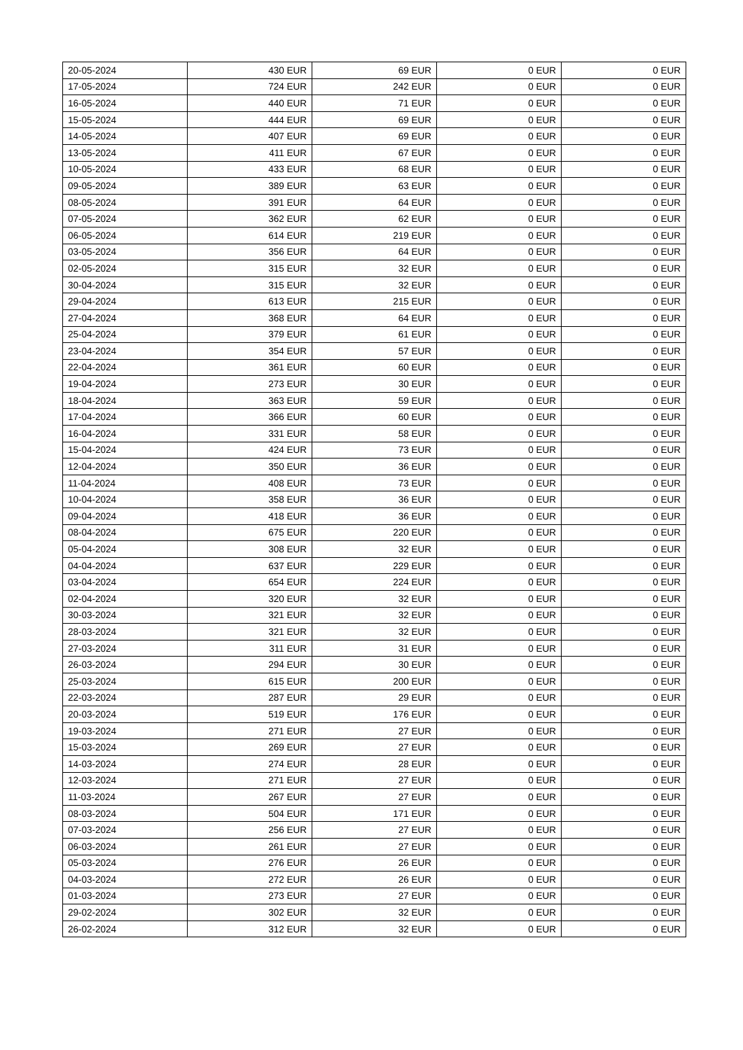| 20-05-2024 | 430 EUR | 69 EUR | 0 EUR | 0 EUR |
| 17-05-2024 | 724 EUR | 242 EUR | 0 EUR | 0 EUR |
| 16-05-2024 | 440 EUR | 71 EUR | 0 EUR | 0 EUR |
| 15-05-2024 | 444 EUR | 69 EUR | 0 EUR | 0 EUR |
| 14-05-2024 | 407 EUR | 69 EUR | 0 EUR | 0 EUR |
| 13-05-2024 | 411 EUR | 67 EUR | 0 EUR | 0 EUR |
| 10-05-2024 | 433 EUR | 68 EUR | 0 EUR | 0 EUR |
| 09-05-2024 | 389 EUR | 63 EUR | 0 EUR | 0 EUR |
| 08-05-2024 | 391 EUR | 64 EUR | 0 EUR | 0 EUR |
| 07-05-2024 | 362 EUR | 62 EUR | 0 EUR | 0 EUR |
| 06-05-2024 | 614 EUR | 219 EUR | 0 EUR | 0 EUR |
| 03-05-2024 | 356 EUR | 64 EUR | 0 EUR | 0 EUR |
| 02-05-2024 | 315 EUR | 32 EUR | 0 EUR | 0 EUR |
| 30-04-2024 | 315 EUR | 32 EUR | 0 EUR | 0 EUR |
| 29-04-2024 | 613 EUR | 215 EUR | 0 EUR | 0 EUR |
| 27-04-2024 | 368 EUR | 64 EUR | 0 EUR | 0 EUR |
| 25-04-2024 | 379 EUR | 61 EUR | 0 EUR | 0 EUR |
| 23-04-2024 | 354 EUR | 57 EUR | 0 EUR | 0 EUR |
| 22-04-2024 | 361 EUR | 60 EUR | 0 EUR | 0 EUR |
| 19-04-2024 | 273 EUR | 30 EUR | 0 EUR | 0 EUR |
| 18-04-2024 | 363 EUR | 59 EUR | 0 EUR | 0 EUR |
| 17-04-2024 | 366 EUR | 60 EUR | 0 EUR | 0 EUR |
| 16-04-2024 | 331 EUR | 58 EUR | 0 EUR | 0 EUR |
| 15-04-2024 | 424 EUR | 73 EUR | 0 EUR | 0 EUR |
| 12-04-2024 | 350 EUR | 36 EUR | 0 EUR | 0 EUR |
| 11-04-2024 | 408 EUR | 73 EUR | 0 EUR | 0 EUR |
| 10-04-2024 | 358 EUR | 36 EUR | 0 EUR | 0 EUR |
| 09-04-2024 | 418 EUR | 36 EUR | 0 EUR | 0 EUR |
| 08-04-2024 | 675 EUR | 220 EUR | 0 EUR | 0 EUR |
| 05-04-2024 | 308 EUR | 32 EUR | 0 EUR | 0 EUR |
| 04-04-2024 | 637 EUR | 229 EUR | 0 EUR | 0 EUR |
| 03-04-2024 | 654 EUR | 224 EUR | 0 EUR | 0 EUR |
| 02-04-2024 | 320 EUR | 32 EUR | 0 EUR | 0 EUR |
| 30-03-2024 | 321 EUR | 32 EUR | 0 EUR | 0 EUR |
| 28-03-2024 | 321 EUR | 32 EUR | 0 EUR | 0 EUR |
| 27-03-2024 | 311 EUR | 31 EUR | 0 EUR | 0 EUR |
| 26-03-2024 | 294 EUR | 30 EUR | 0 EUR | 0 EUR |
| 25-03-2024 | 615 EUR | 200 EUR | 0 EUR | 0 EUR |
| 22-03-2024 | 287 EUR | 29 EUR | 0 EUR | 0 EUR |
| 20-03-2024 | 519 EUR | 176 EUR | 0 EUR | 0 EUR |
| 19-03-2024 | 271 EUR | 27 EUR | 0 EUR | 0 EUR |
| 15-03-2024 | 269 EUR | 27 EUR | 0 EUR | 0 EUR |
| 14-03-2024 | 274 EUR | 28 EUR | 0 EUR | 0 EUR |
| 12-03-2024 | 271 EUR | 27 EUR | 0 EUR | 0 EUR |
| 11-03-2024 | 267 EUR | 27 EUR | 0 EUR | 0 EUR |
| 08-03-2024 | 504 EUR | 171 EUR | 0 EUR | 0 EUR |
| 07-03-2024 | 256 EUR | 27 EUR | 0 EUR | 0 EUR |
| 06-03-2024 | 261 EUR | 27 EUR | 0 EUR | 0 EUR |
| 05-03-2024 | 276 EUR | 26 EUR | 0 EUR | 0 EUR |
| 04-03-2024 | 272 EUR | 26 EUR | 0 EUR | 0 EUR |
| 01-03-2024 | 273 EUR | 27 EUR | 0 EUR | 0 EUR |
| 29-02-2024 | 302 EUR | 32 EUR | 0 EUR | 0 EUR |
| 26-02-2024 | 312 EUR | 32 EUR | 0 EUR | 0 EUR |